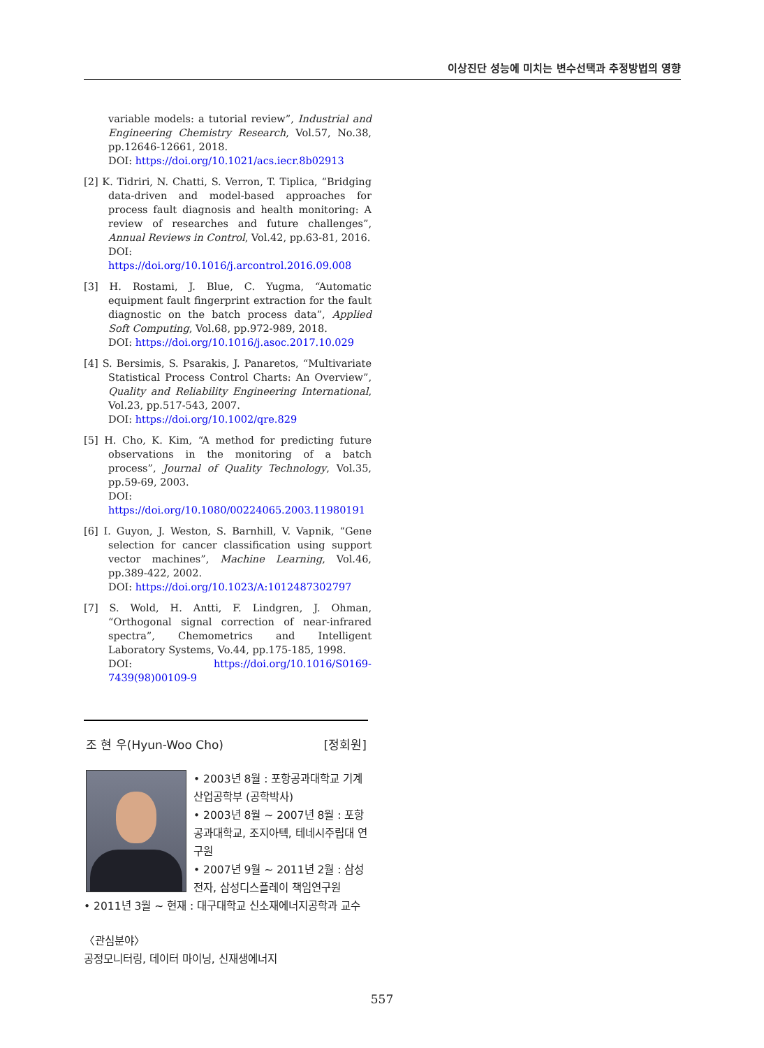이상진단 성능에 미치는 변수선택과 추정방법의 영향
variable models: a tutorial review”, Industrial and Engineering Chemistry Research, Vol.57, No.38, pp.12646-12661, 2018.
DOI: https://doi.org/10.1021/acs.iecr.8b02913
[2] K. Tidriri, N. Chatti, S. Verron, T. Tiplica, “Bridging data-driven and model-based approaches for process fault diagnosis and health monitoring: A review of researches and future challenges”, Annual Reviews in Control, Vol.42, pp.63-81, 2016.
DOI: https://doi.org/10.1016/j.arcontrol.2016.09.008
[3] H. Rostami, J. Blue, C. Yugma, “Automatic equipment fault fingerprint extraction for the fault diagnostic on the batch process data”, Applied Soft Computing, Vol.68, pp.972-989, 2018.
DOI: https://doi.org/10.1016/j.asoc.2017.10.029
[4] S. Bersimis, S. Psarakis, J. Panaretos, “Multivariate Statistical Process Control Charts: An Overview”, Quality and Reliability Engineering International, Vol.23, pp.517-543, 2007.
DOI: https://doi.org/10.1002/qre.829
[5] H. Cho, K. Kim, “A method for predicting future observations in the monitoring of a batch process”, Journal of Quality Technology, Vol.35, pp.59-69, 2003.
DOI: https://doi.org/10.1080/00224065.2003.11980191
[6] I. Guyon, J. Weston, S. Barnhill, V. Vapnik, “Gene selection for cancer classification using support vector machines”, Machine Learning, Vol.46, pp.389-422, 2002.
DOI: https://doi.org/10.1023/A:1012487302797
[7] S. Wold, H. Antti, F. Lindgren, J. Ohman, “Orthogonal signal correction of near-infrared spectra”, Chemometrics and Intelligent Laboratory Systems, Vo.44, pp.175-185, 1998.
DOI: https://doi.org/10.1016/S0169-7439(98)00109-9
조 현 우(Hyun-Woo Cho) [정회원]
• 2003년 8월 : 포항공과대학교 기계산업공학부 (공학박사)
• 2003년 8월 ~ 2007년 8월 : 포항공과대학교, 조지아텍, 테네시주립대 연구원
• 2007년 9월 ~ 2011년 2월 : 삼성전자, 삼성디스플레이 책임연구원
• 2011년 3월 ~ 현재 : 대구대학교 신소재에너지공학과 교수
〈관심분야〉
공정모니터링, 데이터 마이닝, 신재생에너지
557